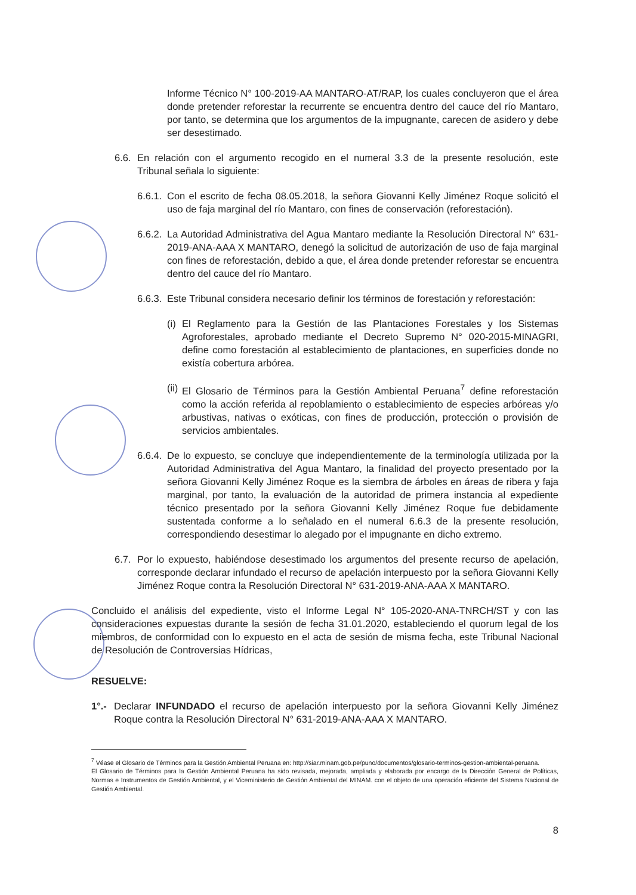Informe Técnico N° 100-2019-AA MANTARO-AT/RAP, los cuales concluyeron que el área donde pretender reforestar la recurrente se encuentra dentro del cauce del río Mantaro, por tanto, se determina que los argumentos de la impugnante, carecen de asidero y debe ser desestimado.
6.6.
En relación con el argumento recogido en el numeral 3.3 de la presente resolución, este Tribunal señala lo siguiente:
6.6.1.
Con el escrito de fecha 08.05.2018, la señora Giovanni Kelly Jiménez Roque solicitó el uso de faja marginal del río Mantaro, con fines de conservación (reforestación).
6.6.2.
La Autoridad Administrativa del Agua Mantaro mediante la Resolución Directoral N° 631-2019-ANA-AAA X MANTARO, denegó la solicitud de autorización de uso de faja marginal con fines de reforestación, debido a que, el área donde pretender reforestar se encuentra dentro del cauce del río Mantaro.
6.6.3.
Este Tribunal considera necesario definir los términos de forestación y reforestación:
(i)
El Reglamento para la Gestión de las Plantaciones Forestales y los Sistemas Agroforestales, aprobado mediante el Decreto Supremo N° 020-2015-MINAGRI, define como forestación al establecimiento de plantaciones, en superficies donde no existía cobertura arbórea.
(ii)
El Glosario de Términos para la Gestión Ambiental Peruana<sup>7</sup> define reforestación como la acción referida al repoblamiento o establecimiento de especies arbóreas y/o arbustivas, nativas o exóticas, con fines de producción, protección o provisión de servicios ambientales.
6.6.4.
De lo expuesto, se concluye que independientemente de la terminología utilizada por la Autoridad Administrativa del Agua Mantaro, la finalidad del proyecto presentado por la señora Giovanni Kelly Jiménez Roque es la siembra de árboles en áreas de ribera y faja marginal, por tanto, la evaluación de la autoridad de primera instancia al expediente técnico presentado por la señora Giovanni Kelly Jiménez Roque fue debidamente sustentada conforme a lo señalado en el numeral 6.6.3 de la presente resolución, correspondiendo desestimar lo alegado por el impugnante en dicho extremo.
6.7.
Por lo expuesto, habiéndose desestimado los argumentos del presente recurso de apelación, corresponde declarar infundado el recurso de apelación interpuesto por la señora Giovanni Kelly Jiménez Roque contra la Resolución Directoral N° 631-2019-ANA-AAA X MANTARO.
Concluido el análisis del expediente, visto el Informe Legal N° 105-2020-ANA-TNRCH/ST y con las consideraciones expuestas durante la sesión de fecha 31.01.2020, estableciendo el quorum legal de los miembros, de conformidad con lo expuesto en el acta de sesión de misma fecha, este Tribunal Nacional de Resolución de Controversias Hídricas,
RESUELVE:
1°.-
Declarar INFUNDADO el recurso de apelación interpuesto por la señora Giovanni Kelly Jiménez Roque contra la Resolución Directoral N° 631-2019-ANA-AAA X MANTARO.
<sup>7</sup> Véase el Glosario de Términos para la Gestión Ambiental Peruana en: http://siar.minam.gob.pe/puno/documentos/glosario-terminos-gestion-ambiental-peruana.
El Glosario de Términos para la Gestión Ambiental Peruana ha sido revisada, mejorada, ampliada y elaborada por encargo de la Dirección General de Políticas, Normas e Instrumentos de Gestión Ambiental, y el Viceministerio de Gestión Ambiental del MINAM. con el objeto de una operación eficiente del Sistema Nacional de Gestión Ambiental.
8